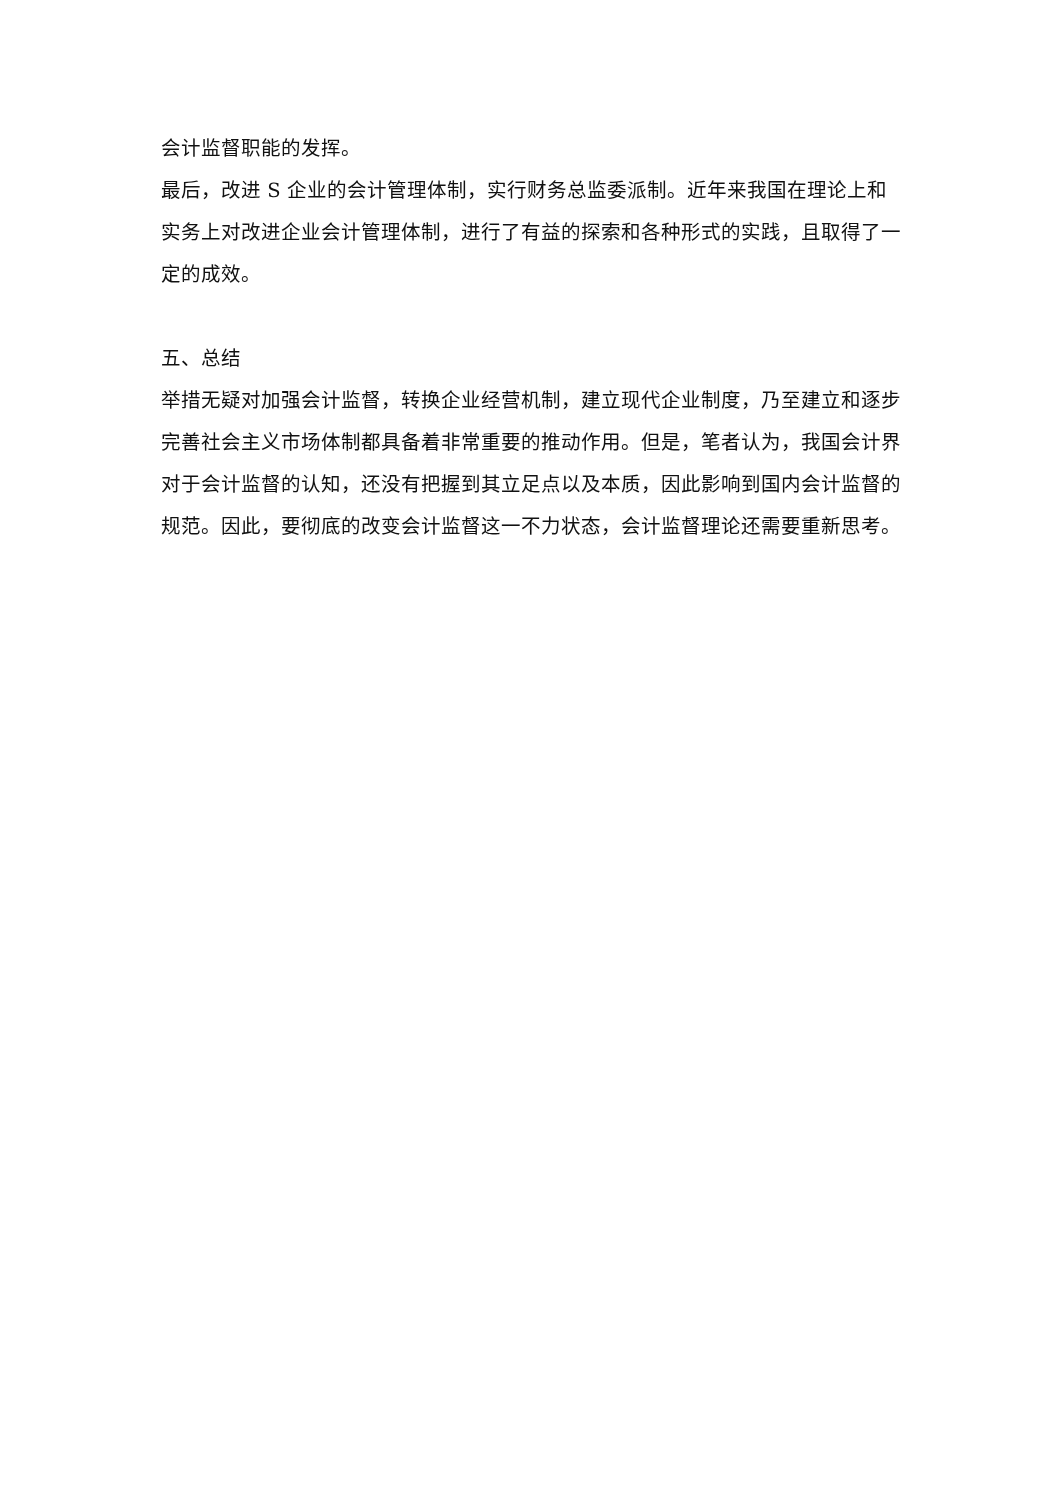会计监督职能的发挥。
最后，改进 S 企业的会计管理体制，实行财务总监委派制。近年来我国在理论上和实务上对改进企业会计管理体制，进行了有益的探索和各种形式的实践，且取得了一定的成效。
五、总结
举措无疑对加强会计监督，转换企业经营机制，建立现代企业制度，乃至建立和逐步完善社会主义市场体制都具备着非常重要的推动作用。但是，笔者认为，我国会计界对于会计监督的认知，还没有把握到其立足点以及本质，因此影响到国内会计监督的规范。因此，要彻底的改变会计监督这一不力状态，会计监督理论还需要重新思考。